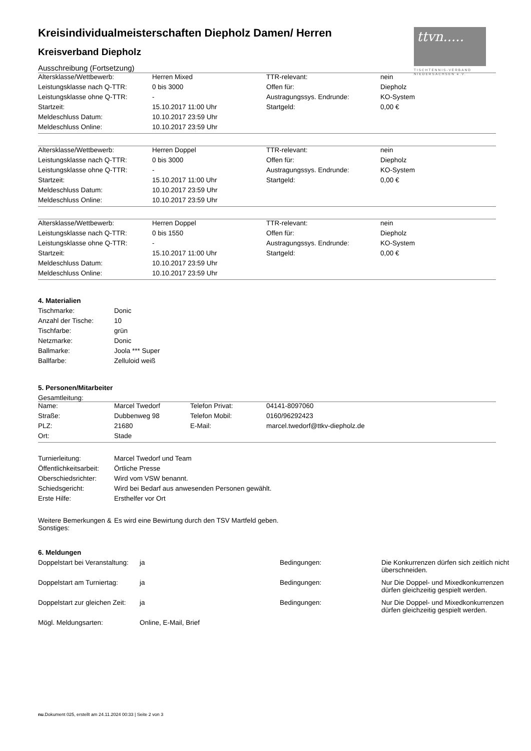ttvn.....
TISCHTENNIS-VERBAND
NIEDERSACHSEN e.V.
Kreisindividualmeisterschaften Diepholz Damen/ Herren
Kreisverband Diepholz
Ausschreibung (Fortsetzung)
| Altersklasse/Wettbewerb: | Herren Mixed | TTR-relevant: | nein |
| Leistungsklasse nach Q-TTR: | 0 bis 3000 | Offen für: | Diepholz |
| Leistungsklasse ohne Q-TTR: | - | Austragungssys. Endrunde: | KO-System |
| Startzeit: | 15.10.2017 11:00 Uhr | Startgeld: | 0,00 € |
| Meldeschluss Datum: | 10.10.2017 23:59 Uhr | | |
| Meldeschluss Online: | 10.10.2017 23:59 Uhr | | |
| Altersklasse/Wettbewerb: | Herren Doppel | TTR-relevant: | nein |
| Leistungsklasse nach Q-TTR: | 0 bis 3000 | Offen für: | Diepholz |
| Leistungsklasse ohne Q-TTR: | - | Austragungssys. Endrunde: | KO-System |
| Startzeit: | 15.10.2017 11:00 Uhr | Startgeld: | 0,00 € |
| Meldeschluss Datum: | 10.10.2017 23:59 Uhr | | |
| Meldeschluss Online: | 10.10.2017 23:59 Uhr | | |
| Altersklasse/Wettbewerb: | Herren Doppel | TTR-relevant: | nein |
| Leistungsklasse nach Q-TTR: | 0 bis 1550 | Offen für: | Diepholz |
| Leistungsklasse ohne Q-TTR: | - | Austragungssys. Endrunde: | KO-System |
| Startzeit: | 15.10.2017 11:00 Uhr | Startgeld: | 0,00 € |
| Meldeschluss Datum: | 10.10.2017 23:59 Uhr | | |
| Meldeschluss Online: | 10.10.2017 23:59 Uhr | | |
4. Materialien
| Tischmarke: | Donic |
| Anzahl der Tische: | 10 |
| Tischfarbe: | grün |
| Netzmarke: | Donic |
| Ballmarke: | Joola *** Super |
| Ballfarbe: | Zelluloid weiß |
5. Personen/Mitarbeiter
Gesamtleitung:
| Name: | Marcel Twedorf | Telefon Privat: | 04141-8097060 |
| Straße: | Dubbenweg 98 | Telefon Mobil: | 0160/96292423 |
| PLZ: | 21680 | E-Mail: | marcel.twedorf@ttkv-diepholz.de |
| Ort: | Stade | | |
| Turnierleitung: | Marcel Twedorf und Team |
| Öffentlichkeitsarbeit: | Örtliche Presse |
| Oberschiedsrichter: | Wird vom VSW benannt. |
| Schiedsgericht: | Wird bei Bedarf aus anwesenden Personen gewählt. |
| Erste Hilfe: | Ersthelfer vor Ort |
| Weitere Bemerkungen & Sonstiges: | Es wird eine Bewirtung durch den TSV Martfeld geben. |
6. Meldungen
| Doppelstart bei Veranstaltung: | ja | Bedingungen: | Die Konkurrenzen dürfen sich zeitlich nicht überschneiden. |
| Doppelstart am Turniertag: | ja | Bedingungen: | Nur Die Doppel- und Mixedkonkurrenzen dürfen gleichzeitig gespielt werden. |
| Doppelstart zur gleichen Zeit: | ja | Bedingungen: | Nur Die Doppel- und Mixedkonkurrenzen dürfen gleichzeitig gespielt werden. |
| Mögl. Meldungsarten: | Online, E-Mail, Brief | | |
nu.Dokument 025, erstellt am 24.11.2024 00:33 | Seite 2 von 3